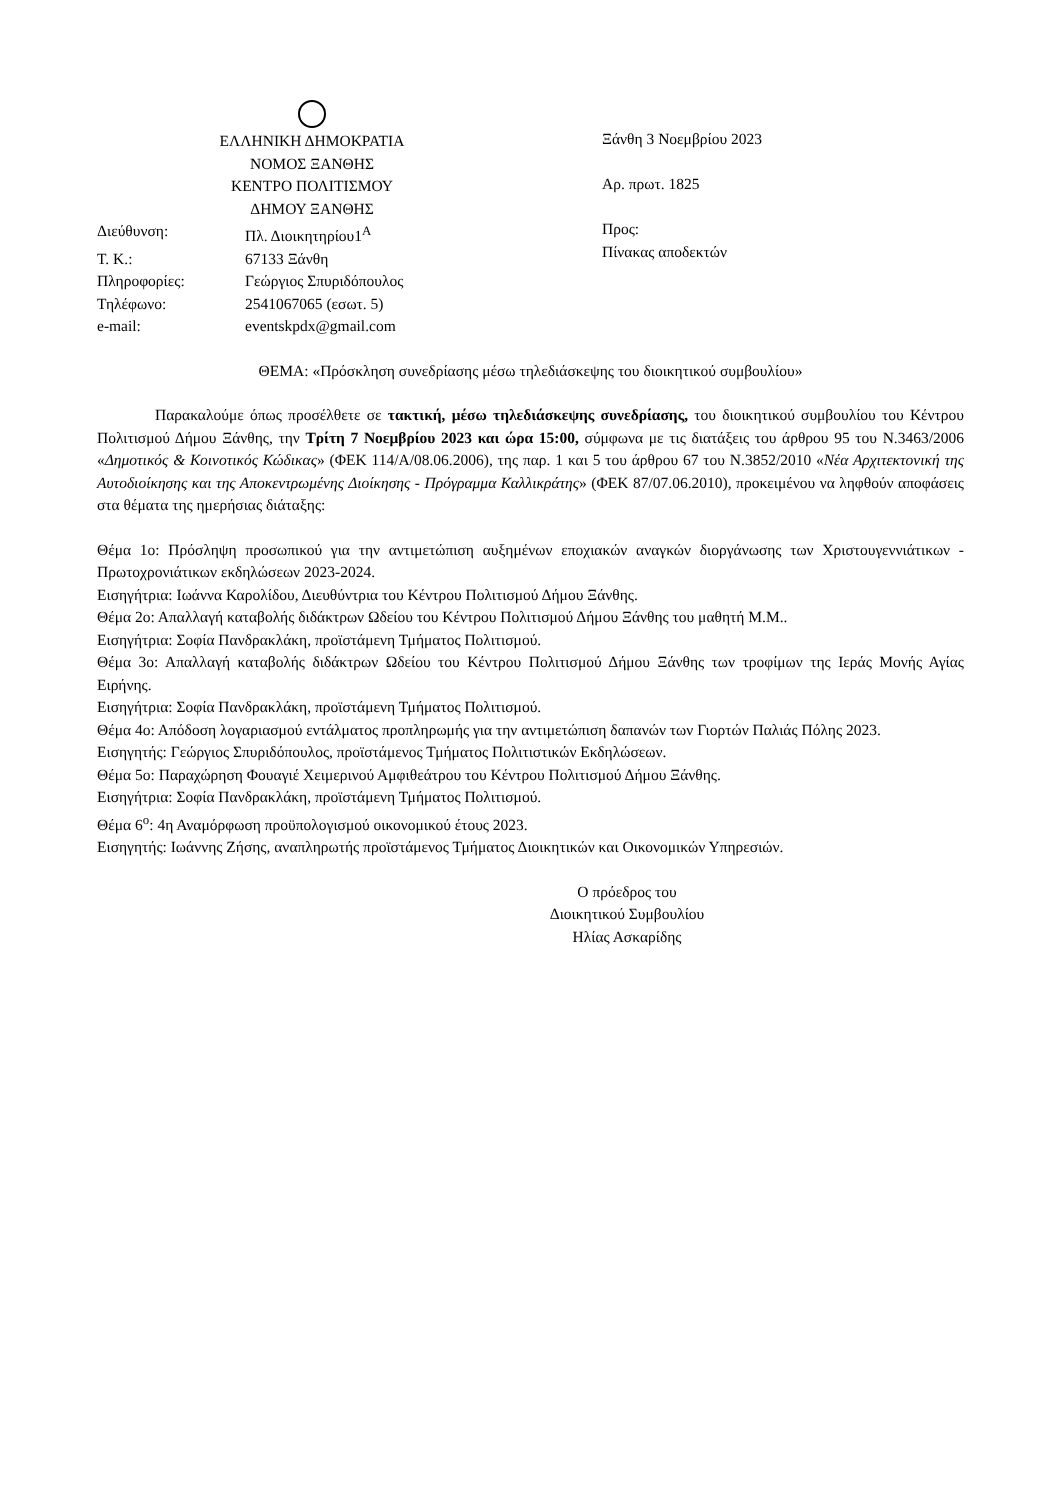ΕΛΛΗΝΙΚΗ ΔΗΜΟΚΡΑΤΙΑ
ΝΟΜΟΣ ΞΑΝΘΗΣ
ΚΕΝΤΡΟ ΠΟΛΙΤΙΣΜΟΥ
ΔΗΜΟΥ ΞΑΝΘΗΣ
| Διεύθυνση: | Πλ. Διοικητηρίου1<sup>Α</sup> |
| Τ. Κ.: | 67133 Ξάνθη |
| Πληροφορίες: | Γεώργιος Σπυριδόπουλος |
| Τηλέφωνο: | 2541067065 (εσωτ. 5) |
| e-mail: | eventskpdx@gmail.com |
Ξάνθη 3 Νοεμβρίου 2023
Αρ. πρωτ. 1825
Προς:
Πίνακας αποδεκτών
ΘΕΜΑ: «Πρόσκληση συνεδρίασης μέσω τηλεδιάσκεψης του διοικητικού συμβουλίου»
Παρακαλούμε όπως προσέλθετε σε τακτική, μέσω τηλεδιάσκεψης συνεδρίασης, του διοικητικού συμβουλίου του Κέντρου Πολιτισμού Δήμου Ξάνθης, την Τρίτη 7 Νοεμβρίου 2023 και ώρα 15:00, σύμφωνα με τις διατάξεις του άρθρου 95 του Ν.3463/2006 «Δημοτικός & Κοινοτικός Κώδικας» (ΦΕΚ 114/Α/08.06.2006), της παρ. 1 και 5 του άρθρου 67 του Ν.3852/2010 «Νέα Αρχιτεκτονική της Αυτοδιοίκησης και της Αποκεντρωμένης Διοίκησης - Πρόγραμμα Καλλικράτης» (ΦΕΚ 87/07.06.2010), προκειμένου να ληφθούν αποφάσεις στα θέματα της ημερήσιας διάταξης:
Θέμα 1ο: Πρόσληψη προσωπικού για την αντιμετώπιση αυξημένων εποχιακών αναγκών διοργάνωσης των Χριστουγεννιάτικων - Πρωτοχρονιάτικων εκδηλώσεων 2023-2024.
Εισηγήτρια: Ιωάννα Καρολίδου, Διευθύντρια του Κέντρου Πολιτισμού Δήμου Ξάνθης.
Θέμα 2ο: Απαλλαγή καταβολής διδάκτρων Ωδείου του Κέντρου Πολιτισμού Δήμου Ξάνθης του μαθητή Μ.Μ..
Εισηγήτρια: Σοφία Πανδρακλάκη, προϊστάμενη Τμήματος Πολιτισμού.
Θέμα 3ο: Απαλλαγή καταβολής διδάκτρων Ωδείου του Κέντρου Πολιτισμού Δήμου Ξάνθης των τροφίμων της Ιεράς Μονής Αγίας Ειρήνης.
Εισηγήτρια: Σοφία Πανδρακλάκη, προϊστάμενη Τμήματος Πολιτισμού.
Θέμα 4ο: Απόδοση λογαριασμού εντάλματος προπληρωμής για την αντιμετώπιση δαπανών των Γιορτών Παλιάς Πόλης 2023.
Εισηγητής: Γεώργιος Σπυριδόπουλος, προϊστάμενος Τμήματος Πολιτιστικών Εκδηλώσεων.
Θέμα 5ο: Παραχώρηση Φουαγιέ Χειμερινού Αμφιθεάτρου του Κέντρου Πολιτισμού Δήμου Ξάνθης.
Εισηγήτρια: Σοφία Πανδρακλάκη, προϊστάμενη Τμήματος Πολιτισμού.
Θέμα 6<sup>ο</sup>: 4η Αναμόρφωση προϋπολογισμού οικονομικού έτους 2023.
Εισηγητής: Ιωάννης Ζήσης, αναπληρωτής προϊστάμενος Τμήματος Διοικητικών και Οικονομικών Υπηρεσιών.
Ο πρόεδρος του
Διοικητικού Συμβουλίου
Ηλίας Ασκαρίδης